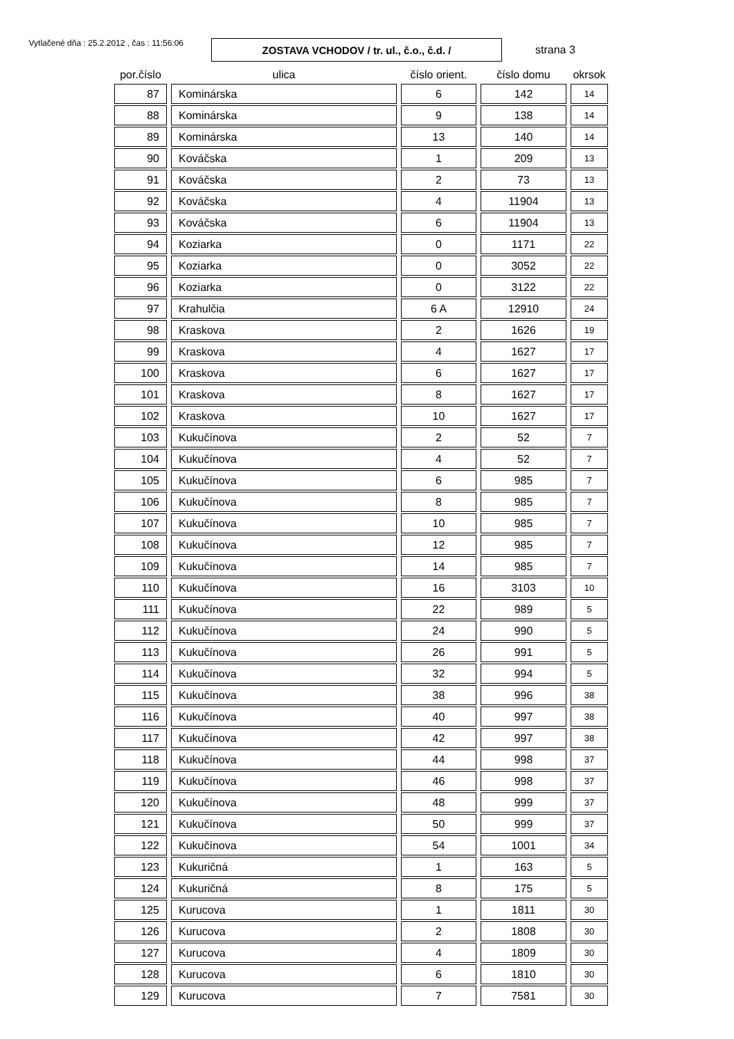Vytlačené dňa : 25.2.2012 , čas : 11:56:06
ZOSTAVA VCHODOV / tr. ul., č.o., č.d. /
strana 3
| por.číslo | ulica | číslo orient. | číslo domu | okrsok |
| --- | --- | --- | --- | --- |
| 87 | Kominárska | 6 | 142 | 14 |
| 88 | Kominárska | 9 | 138 | 14 |
| 89 | Kominárska | 13 | 140 | 14 |
| 90 | Kováčska | 1 | 209 | 13 |
| 91 | Kováčska | 2 | 73 | 13 |
| 92 | Kováčska | 4 | 11904 | 13 |
| 93 | Kováčska | 6 | 11904 | 13 |
| 94 | Koziarka | 0 | 1171 | 22 |
| 95 | Koziarka | 0 | 3052 | 22 |
| 96 | Koziarka | 0 | 3122 | 22 |
| 97 | Krahulčia | 6 A | 12910 | 24 |
| 98 | Kraskova | 2 | 1626 | 19 |
| 99 | Kraskova | 4 | 1627 | 17 |
| 100 | Kraskova | 6 | 1627 | 17 |
| 101 | Kraskova | 8 | 1627 | 17 |
| 102 | Kraskova | 10 | 1627 | 17 |
| 103 | Kukučínova | 2 | 52 | 7 |
| 104 | Kukučínova | 4 | 52 | 7 |
| 105 | Kukučínova | 6 | 985 | 7 |
| 106 | Kukučínova | 8 | 985 | 7 |
| 107 | Kukučínova | 10 | 985 | 7 |
| 108 | Kukučínova | 12 | 985 | 7 |
| 109 | Kukučínova | 14 | 985 | 7 |
| 110 | Kukučínova | 16 | 3103 | 10 |
| 111 | Kukučínova | 22 | 989 | 5 |
| 112 | Kukučínova | 24 | 990 | 5 |
| 113 | Kukučínova | 26 | 991 | 5 |
| 114 | Kukučínova | 32 | 994 | 5 |
| 115 | Kukučínova | 38 | 996 | 38 |
| 116 | Kukučínova | 40 | 997 | 38 |
| 117 | Kukučínova | 42 | 997 | 38 |
| 118 | Kukučínova | 44 | 998 | 37 |
| 119 | Kukučínova | 46 | 998 | 37 |
| 120 | Kukučínova | 48 | 999 | 37 |
| 121 | Kukučínova | 50 | 999 | 37 |
| 122 | Kukučínova | 54 | 1001 | 34 |
| 123 | Kukuričná | 1 | 163 | 5 |
| 124 | Kukuričná | 8 | 175 | 5 |
| 125 | Kurucova | 1 | 1811 | 30 |
| 126 | Kurucova | 2 | 1808 | 30 |
| 127 | Kurucova | 4 | 1809 | 30 |
| 128 | Kurucova | 6 | 1810 | 30 |
| 129 | Kurucova | 7 | 7581 | 30 |